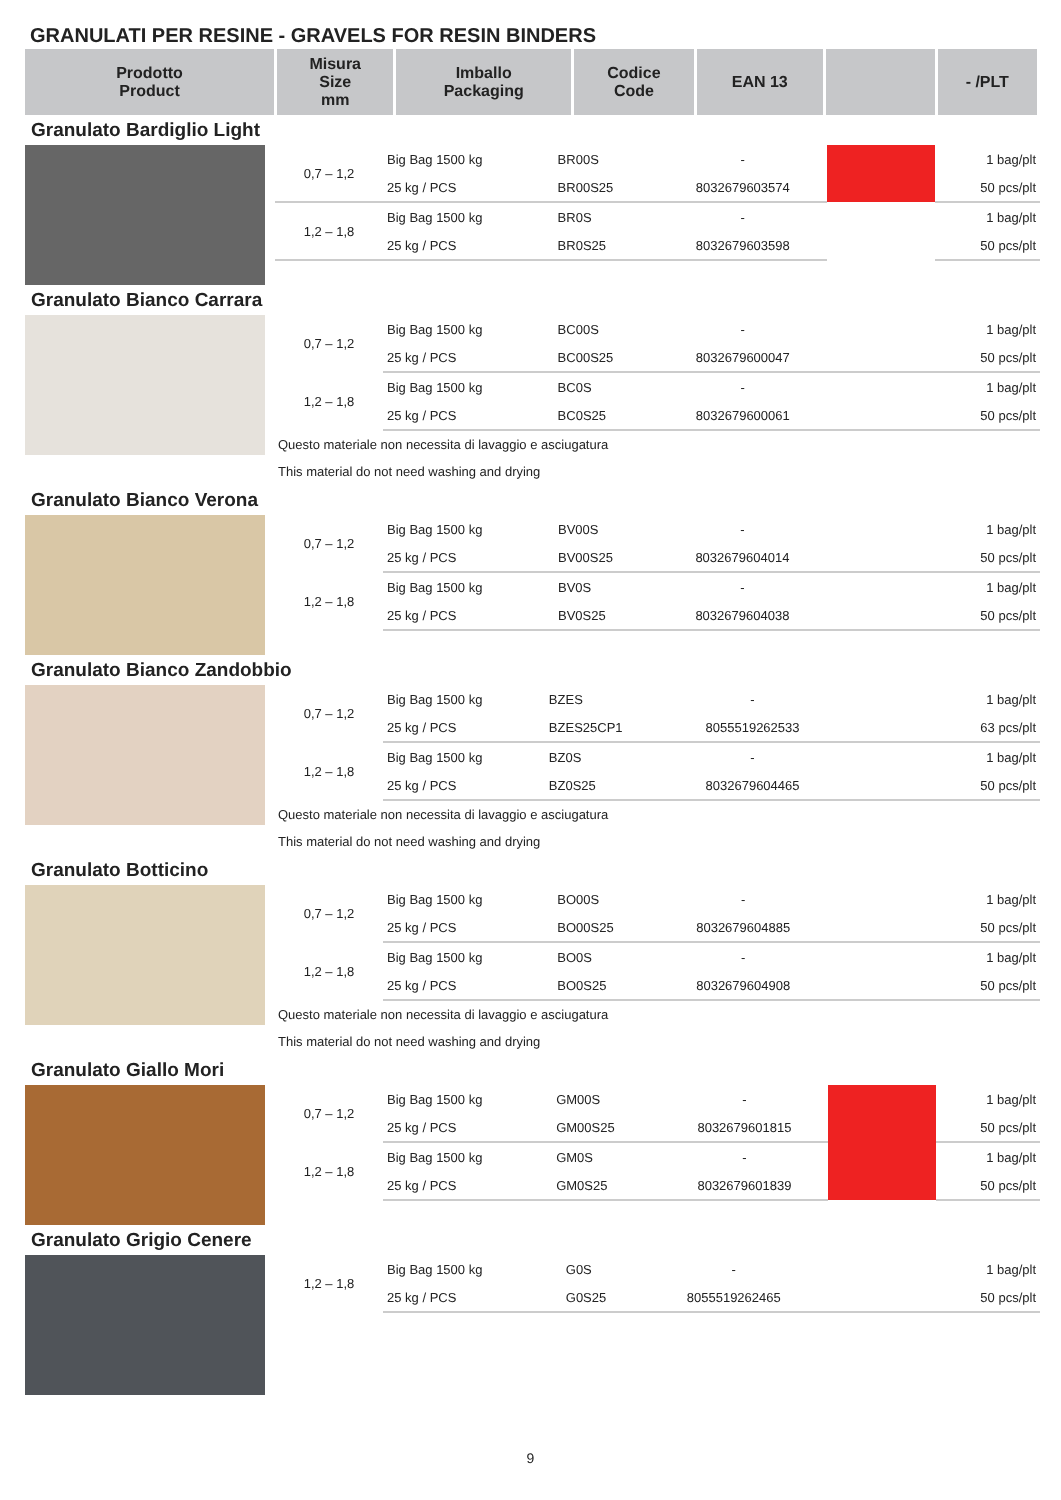GRANULATI PER RESINE - GRAVELS FOR RESIN BINDERS
| Prodotto Product | Misura Size mm | Imballo Packaging | Codice Code | EAN 13 | | - /PLT |
| --- | --- | --- | --- | --- | --- | --- |
Granulato Bardiglio Light
| 0,7 – 1,2 | Big Bag 1500 kg | BR00S | - | | 1 bag/plt |
| | 25 kg / PCS | BR00S25 | 8032679603574 | | 50 pcs/plt |
| 1,2 – 1,8 | Big Bag 1500 kg | BR0S | - | | 1 bag/plt |
| | 25 kg / PCS | BR0S25 | 8032679603598 | | 50 pcs/plt |
Granulato Bianco Carrara
| 0,7 – 1,2 | Big Bag 1500 kg | BC00S | - | | 1 bag/plt |
| | 25 kg / PCS | BC00S25 | 8032679600047 | | 50 pcs/plt |
| 1,2 – 1,8 | Big Bag 1500 kg | BC0S | - | | 1 bag/plt |
| | 25 kg / PCS | BC0S25 | 8032679600061 | | 50 pcs/plt |
Questo materiale non necessita di lavaggio e asciugatura
This material do not need washing and drying
Granulato Bianco Verona
| 0,7 – 1,2 | Big Bag 1500 kg | BV00S | - | | 1 bag/plt |
| | 25 kg / PCS | BV00S25 | 8032679604014 | | 50 pcs/plt |
| 1,2 – 1,8 | Big Bag 1500 kg | BV0S | - | | 1 bag/plt |
| | 25 kg / PCS | BV0S25 | 8032679604038 | | 50 pcs/plt |
Granulato Bianco Zandobbio
| 0,7 – 1,2 | Big Bag 1500 kg | BZES | - | | 1 bag/plt |
| | 25 kg / PCS | BZES25CP1 | 8055519262533 | | 63 pcs/plt |
| 1,2 – 1,8 | Big Bag 1500 kg | BZ0S | - | | 1 bag/plt |
| | 25 kg / PCS | BZ0S25 | 8032679604465 | | 50 pcs/plt |
Questo materiale non necessita di lavaggio e asciugatura
This material do not need washing and drying
Granulato Botticino
| 0,7 – 1,2 | Big Bag 1500 kg | BO00S | - | | 1 bag/plt |
| | 25 kg / PCS | BO00S25 | 8032679604885 | | 50 pcs/plt |
| 1,2 – 1,8 | Big Bag 1500 kg | BO0S | - | | 1 bag/plt |
| | 25 kg / PCS | BO0S25 | 8032679604908 | | 50 pcs/plt |
Questo materiale non necessita di lavaggio e asciugatura
This material do not need washing and drying
Granulato Giallo Mori
| 0,7 – 1,2 | Big Bag 1500 kg | GM00S | - | | 1 bag/plt |
| | 25 kg / PCS | GM00S25 | 8032679601815 | | 50 pcs/plt |
| 1,2 – 1,8 | Big Bag 1500 kg | GM0S | - | | 1 bag/plt |
| | 25 kg / PCS | GM0S25 | 8032679601839 | | 50 pcs/plt |
Granulato Grigio Cenere
| 1,2 – 1,8 | Big Bag 1500 kg | G0S | - | | 1 bag/plt |
| | 25 kg / PCS | G0S25 | 8055519262465 | | 50 pcs/plt |
9